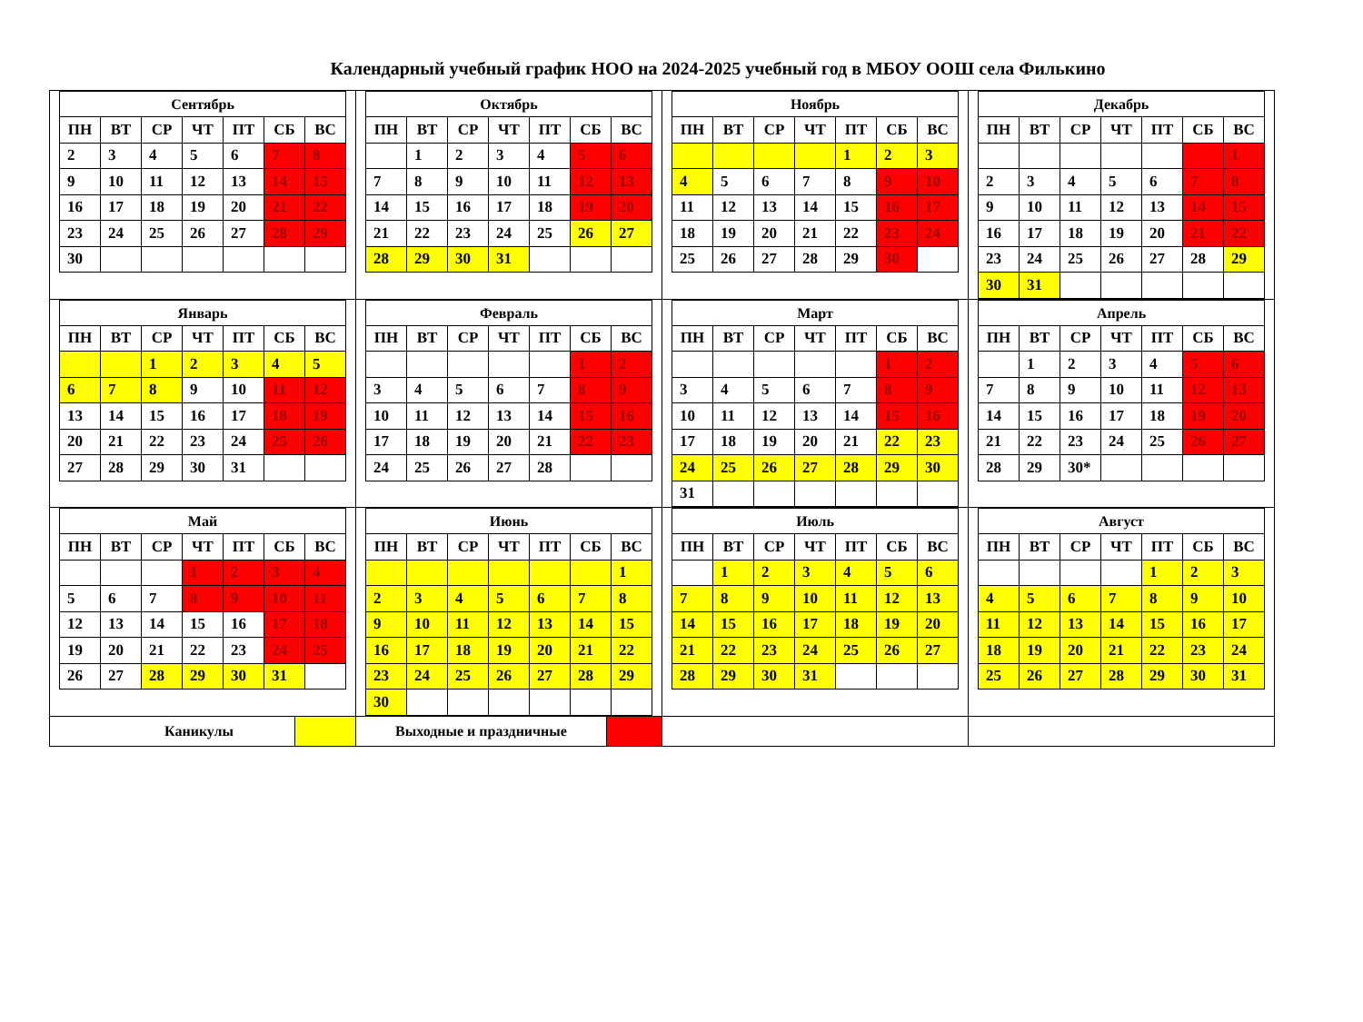Календарный учебный график НОО на 2024-2025 учебный год в МБОУ ООШ села Филькино
| Сентябрь / ПН / ВТ / СР / ЧТ / ПТ / СБ / ВС / / --- / --- / --- / --- / --- / --- / --- / / 2 / 3 / 4 / 5 / 6 / 7 / 8 / / 9 / 10 / 11 / 12 / 13 / 14 / 15 / / 16 / 17 / 18 / 19 / 20 / 21 / 22 / / 23 / 24 / 25 / 26 / 27 / 28 / 29 / / 30 / / / / / / / | Октябрь / ПН / ВТ / СР / ЧТ / ПТ / СБ / ВС / / --- / --- / --- / --- / --- / --- / --- / / / 1 / 2 / 3 / 4 / 5 / 6 / / 7 / 8 / 9 / 10 / 11 / 12 / 13 / / 14 / 15 / 16 / 17 / 18 / 19 / 20 / / 21 / 22 / 23 / 24 / 25 / 26 / 27 / / 28 / 29 / 30 / 31 / / / / | Ноябрь / ПН / ВТ / СР / ЧТ / ПТ / СБ / ВС / / --- / --- / --- / --- / --- / --- / --- / / / / / / 1 / 2 / 3 / / 4 / 5 / 6 / 7 / 8 / 9 / 10 / / 11 / 12 / 13 / 14 / 15 / 16 / 17 / / 18 / 19 / 20 / 21 / 22 / 23 / 24 / / 25 / 26 / 27 / 28 / 29 / 30 / / | Декабрь / ПН / ВТ / СР / ЧТ / ПТ / СБ / ВС / / --- / --- / --- / --- / --- / --- / --- / / / / / / / / 1 / / 2 / 3 / 4 / 5 / 6 / 7 / 8 / / 9 / 10 / 11 / 12 / 13 / 14 / 15 / / 16 / 17 / 18 / 19 / 20 / 21 / 22 / / 23 / 24 / 25 / 26 / 27 / 28 / 29 / / 30 / 31 / / / / / / |
| Январь / ПН / ВТ / СР / ЧТ / ПТ / СБ / ВС / / --- / --- / --- / --- / --- / --- / --- / / / / 1 / 2 / 3 / 4 / 5 / / 6 / 7 / 8 / 9 / 10 / 11 / 12 / / 13 / 14 / 15 / 16 / 17 / 18 / 19 / / 20 / 21 / 22 / 23 / 24 / 25 / 26 / / 27 / 28 / 29 / 30 / 31 / / / | Февраль / ПН / ВТ / СР / ЧТ / ПТ / СБ / ВС / / --- / --- / --- / --- / --- / --- / --- / / / / / / / 1 / 2 / / 3 / 4 / 5 / 6 / 7 / 8 / 9 / / 10 / 11 / 12 / 13 / 14 / 15 / 16 / / 17 / 18 / 19 / 20 / 21 / 22 / 23 / / 24 / 25 / 26 / 27 / 28 / / / | Март / ПН / ВТ / СР / ЧТ / ПТ / СБ / ВС / / --- / --- / --- / --- / --- / --- / --- / / / / / / / 1 / 2 / / 3 / 4 / 5 / 6 / 7 / 8 / 9 / / 10 / 11 / 12 / 13 / 14 / 15 / 16 / / 17 / 18 / 19 / 20 / 21 / 22 / 23 / / 24 / 25 / 26 / 27 / 28 / 29 / 30 / / 31 / / / / / / / | Апрель / ПН / ВТ / СР / ЧТ / ПТ / СБ / ВС / / --- / --- / --- / --- / --- / --- / --- / / / 1 / 2 / 3 / 4 / 5 / 6 / / 7 / 8 / 9 / 10 / 11 / 12 / 13 / / 14 / 15 / 16 / 17 / 18 / 19 / 20 / / 21 / 22 / 23 / 24 / 25 / 26 / 27 / / 28 / 29 / 30* / / / / / |
| Май / ПН / ВТ / СР / ЧТ / ПТ / СБ / ВС / / --- / --- / --- / --- / --- / --- / --- / / / / / 1 / 2 / 3 / 4 / / 5 / 6 / 7 / 8 / 9 / 10 / 11 / / 12 / 13 / 14 / 15 / 16 / 17 / 18 / / 19 / 20 / 21 / 22 / 23 / 24 / 25 / / 26 / 27 / 28 / 29 / 30 / 31 / / | Июнь / ПН / ВТ / СР / ЧТ / ПТ / СБ / ВС / / --- / --- / --- / --- / --- / --- / --- / / / / / / / / 1 / / 2 / 3 / 4 / 5 / 6 / 7 / 8 / / 9 / 10 / 11 / 12 / 13 / 14 / 15 / / 16 / 17 / 18 / 19 / 20 / 21 / 22 / / 23 / 24 / 25 / 26 / 27 / 28 / 29 / / 30 / / / / / / / | Июль / ПН / ВТ / СР / ЧТ / ПТ / СБ / ВС / / --- / --- / --- / --- / --- / --- / --- / / / 1 / 2 / 3 / 4 / 5 / 6 / / 7 / 8 / 9 / 10 / 11 / 12 / 13 / / 14 / 15 / 16 / 17 / 18 / 19 / 20 / / 21 / 22 / 23 / 24 / 25 / 26 / 27 / / 28 / 29 / 30 / 31 / / / / | Август / ПН / ВТ / СР / ЧТ / ПТ / СБ / ВС / / --- / --- / --- / --- / --- / --- / --- / / / / / / 1 / 2 / 3 / / 4 / 5 / 6 / 7 / 8 / 9 / 10 / / 11 / 12 / 13 / 14 / 15 / 16 / 17 / / 18 / 19 / 20 / 21 / 22 / 23 / 24 / / 25 / 26 / 27 / 28 / 29 / 30 / 31 / |
| / Каникулы / / | / Выходные и праздничные / / | | |